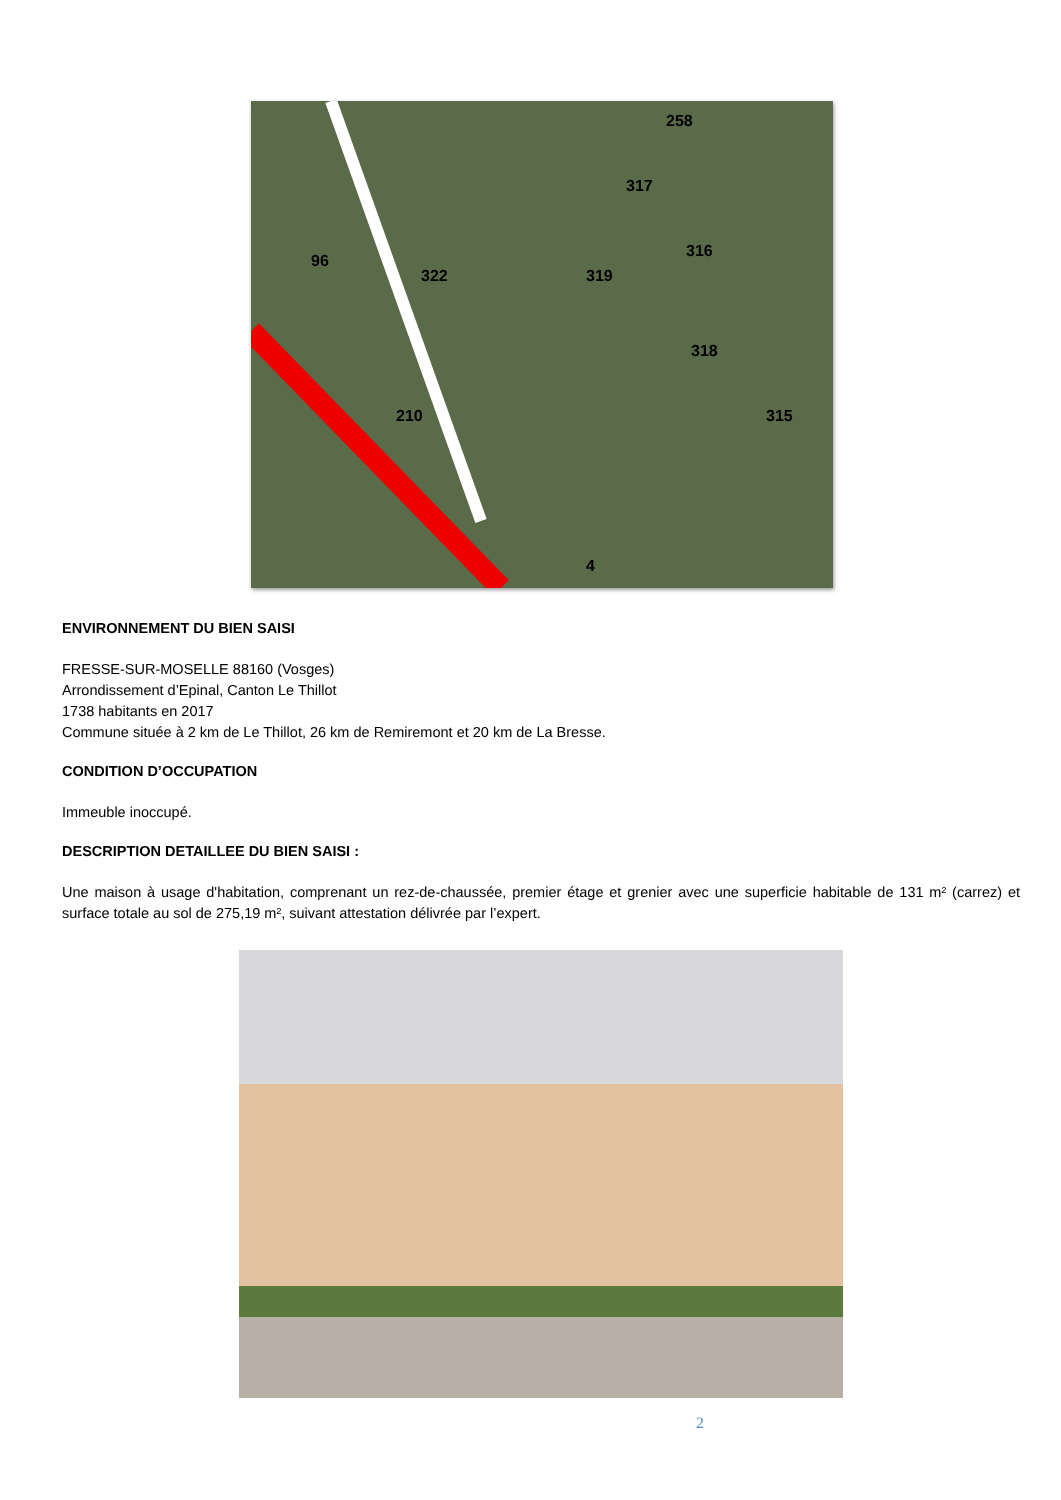258
317
316
322
319
96
318
315
210
4
ENVIRONNEMENT DU BIEN SAISI
FRESSE-SUR-MOSELLE 88160 (Vosges)
Arrondissement d’Epinal, Canton Le Thillot
1738 habitants en 2017
Commune située à 2 km de Le Thillot, 26 km de Remiremont et 20 km de La Bresse.
CONDITION D’OCCUPATION
Immeuble inoccupé.
DESCRIPTION DETAILLEE DU BIEN SAISI :
Une maison à usage d'habitation, comprenant un rez-de-chaussée, premier étage et grenier avec une superficie habitable de 131 m² (carrez) et surface totale au sol de 275,19 m², suivant attestation délivrée par l’expert.
2